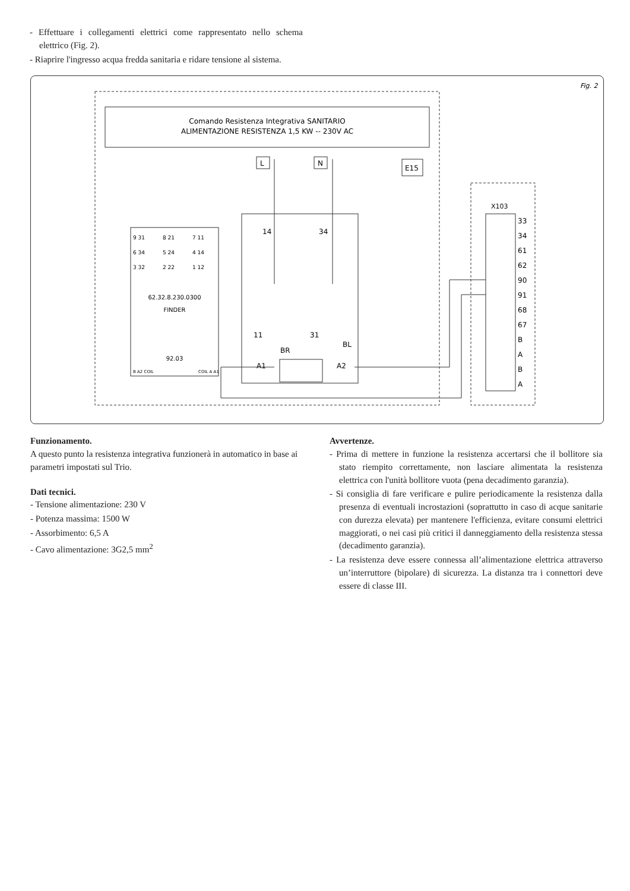- Effettuare i collegamenti elettrici come rappresentato nello schema elettrico (Fig. 2).
- Riaprire l'ingresso acqua fredda sanitaria e ridare tensione al sistema.
Fig. 2
Comando Resistenza Integrativa SANITARIO
ALIMENTAZIONE RESISTENZA 1,5 KW -- 230V AC
L
N
E15
14
34
11
31
BR
BL
A1
A2
62.32.8.230.0300
FINDER
92.03
9 31
8 21
7 11
6 34
5 24
4 14
3 32
2 22
1 12
B A2 COIL
COIL A A1
X103
33
34
61
62
90
91
68
67
B
A
B
A
Funzionamento.
A questo punto la resistenza integrativa funzionerà in automatico in base ai parametri impostati sul Trio.
Dati tecnici.
- Tensione alimentazione: 230 V
- Potenza massima: 1500 W
- Assorbimento: 6,5 A
- Cavo alimentazione: 3G2,5 mm<sup>2</sup>
Avvertenze.
- Prima di mettere in funzione la resistenza accertarsi che il bollitore sia stato riempito correttamente, non lasciare alimentata la resistenza elettrica con l'unità bollitore vuota (pena decadimento garanzia).
- Si consiglia di fare verificare e pulire periodicamente la resistenza dalla presenza di eventuali incrostazioni (soprattutto in caso di acque sanitarie con durezza elevata) per mantenere l'efficienza, evitare consumi elettrici maggiorati, o nei casi più critici il danneggiamento della resistenza stessa (decadimento garanzia).
- La resistenza deve essere connessa all’alimentazione elettrica attraverso un’interruttore (bipolare) di sicurezza. La distanza tra i connettori deve essere di classe III.